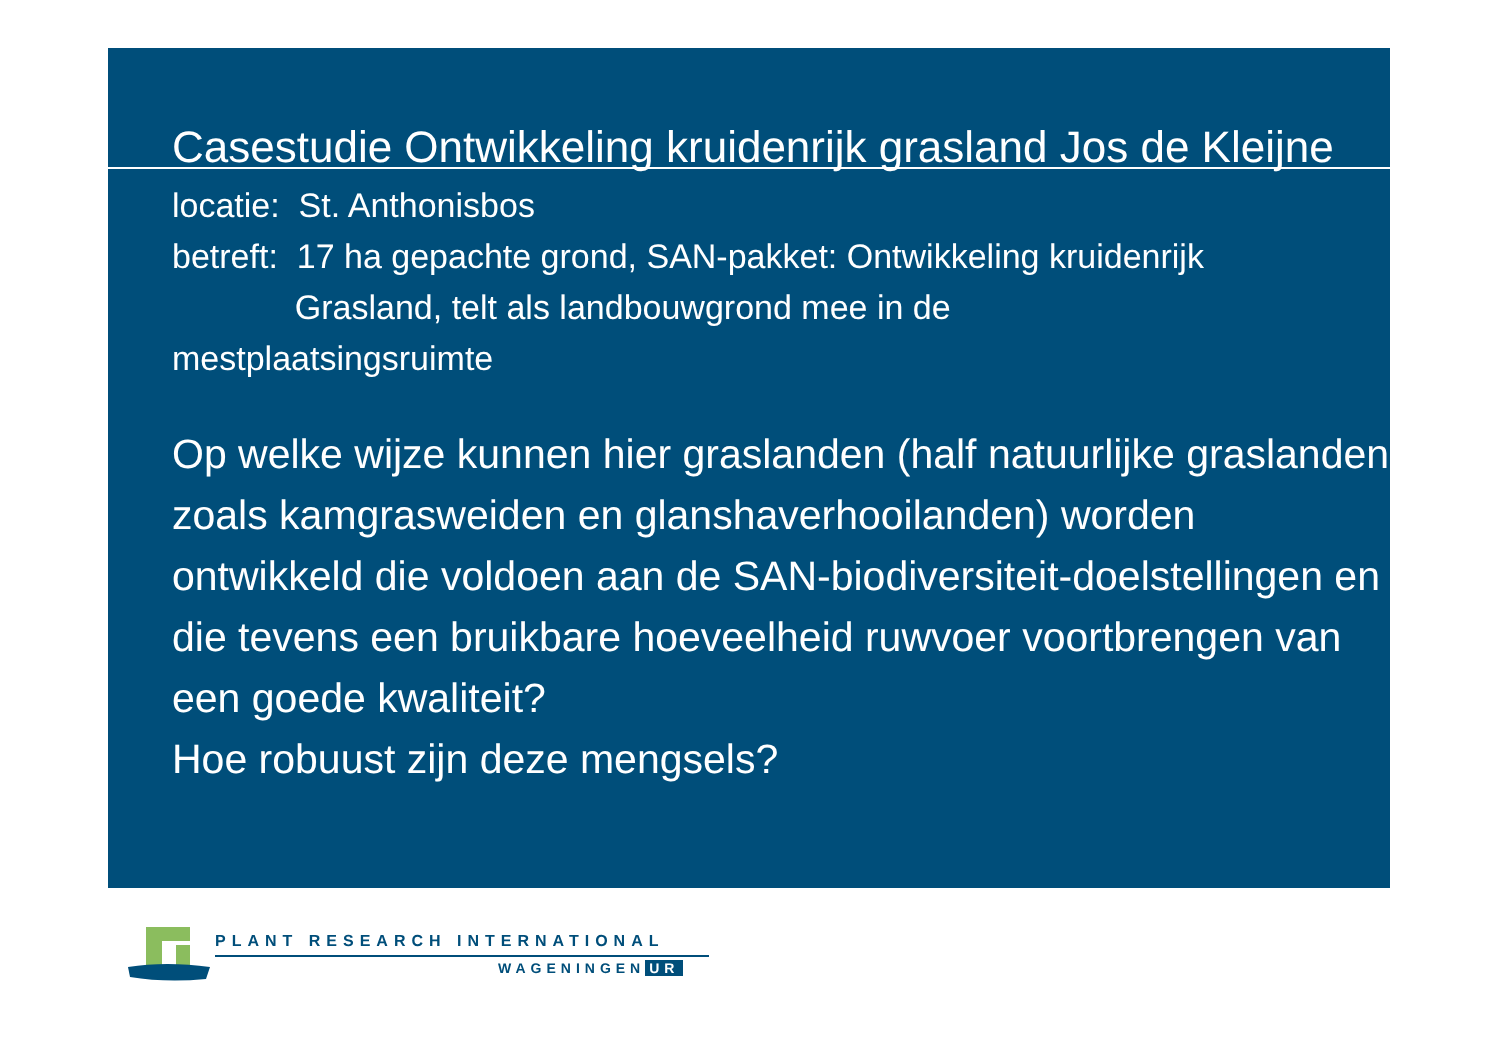Casestudie Ontwikkeling kruidenrijk grasland Jos de Kleijne
locatie: St. Anthonisbos
betreft: 17 ha gepachte grond, SAN-pakket: Ontwikkeling kruidenrijk
Grasland, telt als landbouwgrond mee in de
mestplaatsingsruimte
Op welke wijze kunnen hier graslanden (half natuurlijke graslanden zoals kamgrasweiden en glanshaverhooilanden) worden ontwikkeld die voldoen aan de SAN-biodiversiteit-doelstellingen en die tevens een bruikbare hoeveelheid ruwvoer voortbrengen van een goede kwaliteit?
Hoe robuust zijn deze mengsels?
PLANT RESEARCH INTERNATIONAL
WAGENINGEN UR